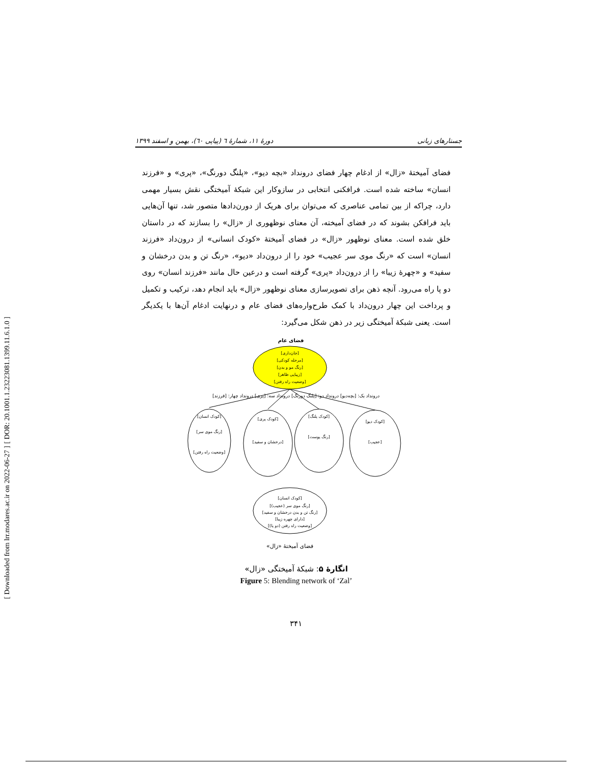[ DOR: 20.1001.1.23223081.1399.11.6.1.0 ]
[ Downloaded from lrr.modares.ac.ir on 2022-06-27 ]
جستارهای زبانی دورۀ ۱۱، شمارۀ ٦ (پیاپی ٦٠)، بهمن و اسفند ۱۳۹۹
فضای آمیختۀ «زال» از ادغام چهار فضای درونداد «بچه دیو»، «پلنگ دورنگ»، «پری» و «فرزند انسان» ساخته شده است. فرافکنی انتخابی در سازوکار این شبکۀ آمیختگی نقش بسیار مهمی دارد، چراکه از بین تمامی عناصری که می‌توان برای هریک از دورن‌دادها متصور شد، تنها آن‌هایی باید فرافکن بشوند که در فضای آمیخته، آن معنای نوظهوری از «زال» را بسازند که در داستان خلق شده است. معنای نوظهور «زال» در فضای آمیختۀ «کودک انسانی» از درون‌داد «فرزند انسان» است که «رنگ موی سر عجیب» خود را از درون‌داد «دیو»، «رنگ تن و بدن درخشان و سفید» و «چهرۀ زیبا» را از درون‌داد «پری» گرفته است و درعین حال مانند «فرزند انسان» روی دو پا راه می‌رود. آنچه ذهن برای تصویرسازی معنای نوظهور «زال» باید انجام دهد، ترکیب و تکمیل و پرداخت این چهار درون‌داد با کمک طرح‌واره‌های فضای عام و درنهایت ادغام آن‌ها با یکدیگر است. یعنی شبکۀ آمیختگی زیر در ذهن شکل می‌گیرد:
فضای عام
[جان‌داری]
[مرحله کودکی]
[رنگ مو و بدن]
[زیبایی ظاهر]
[وضعیت راه رفتن]
درونداد یک: [بچه‌دیو] درونداد دو: [پلنگ دورنگ] درونداد سه: [پری] درونداد چهار: [فرزند]
[کودک انسان]
[رنگ موی سر]
[وضعیت راه رفتن]
[کودک پری]
[درخشان و سفید]
[کودک پلنگ]
[رنگ پوست]
[کودک دیو]
[عجیب]
[کودک انسان]
[رنگ موی سر (عجیب)]
[رنگ تن و بدن درخشان و سفید]
[دارای چهره زیبا]
[وضعیت راه رفتن (دو پا)]
فضای آمیختۀ «زال»
انگارۀ ۵: شبکۀ آمیختگی «زال»
Figure 5: Blending network of ‘Zal’
۳۴۱